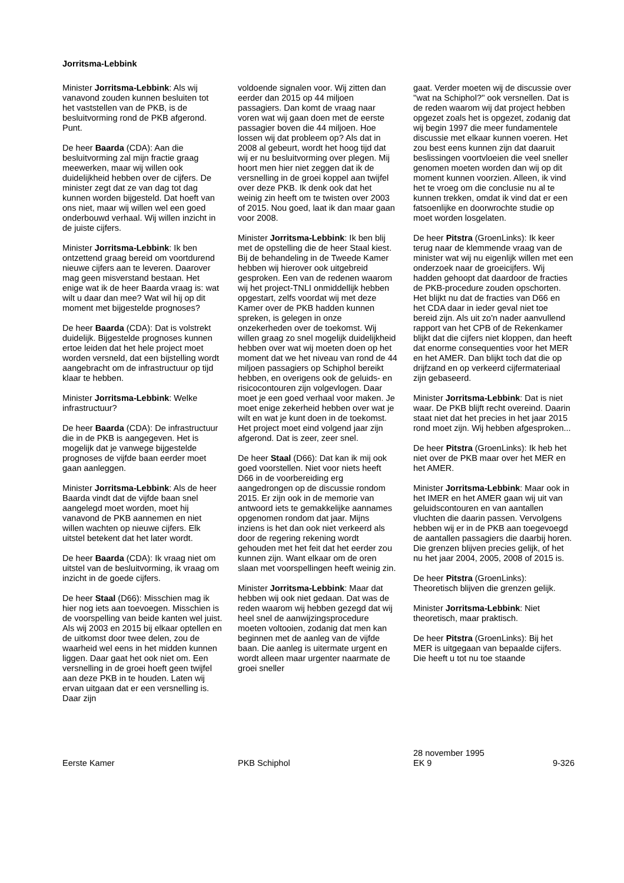Jorritsma-Lebbink
Minister Jorritsma-Lebbink: Als wij vanavond zouden kunnen besluiten tot het vaststellen van de PKB, is de besluitvorming rond de PKB afgerond. Punt.
De heer Baarda (CDA): Aan die besluitvorming zal mijn fractie graag meewerken, maar wij willen ook duidelijkheid hebben over de cijfers. De minister zegt dat ze van dag tot dag kunnen worden bijgesteld. Dat hoeft van ons niet, maar wij willen wel een goed onderbouwd verhaal. Wij willen inzicht in de juiste cijfers.
Minister Jorritsma-Lebbink: Ik ben ontzettend graag bereid om voortdurend nieuwe cijfers aan te leveren. Daarover mag geen misverstand bestaan. Het enige wat ik de heer Baarda vraag is: wat wilt u daar dan mee? Wat wil hij op dit moment met bijgestelde prognoses?
De heer Baarda (CDA): Dat is volstrekt duidelijk. Bijgestelde prognoses kunnen ertoe leiden dat het hele project moet worden versneld, dat een bijstelling wordt aangebracht om de infrastructuur op tijd klaar te hebben.
Minister Jorritsma-Lebbink: Welke infrastructuur?
De heer Baarda (CDA): De infrastructuur die in de PKB is aangegeven. Het is mogelijk dat je vanwege bijgestelde prognoses de vijfde baan eerder moet gaan aanleggen.
Minister Jorritsma-Lebbink: Als de heer Baarda vindt dat de vijfde baan snel aangelegd moet worden, moet hij vanavond de PKB aannemen en niet willen wachten op nieuwe cijfers. Elk uitstel betekent dat het later wordt.
De heer Baarda (CDA): Ik vraag niet om uitstel van de besluitvorming, ik vraag om inzicht in de goede cijfers.
De heer Staal (D66): Misschien mag ik hier nog iets aan toevoegen. Misschien is de voorspelling van beide kanten wel juist. Als wij 2003 en 2015 bij elkaar optellen en de uitkomst door twee delen, zou de waarheid wel eens in het midden kunnen liggen. Daar gaat het ook niet om. Een versnelling in de groei hoeft geen twijfel aan deze PKB in te houden. Laten wij ervan uitgaan dat er een versnelling is. Daar zijn
voldoende signalen voor. Wij zitten dan eerder dan 2015 op 44 miljoen passagiers. Dan komt de vraag naar voren wat wij gaan doen met de eerste passagier boven die 44 miljoen. Hoe lossen wij dat probleem op? Als dat in 2008 al gebeurt, wordt het hoog tijd dat wij er nu besluitvorming over plegen. Mij hoort men hier niet zeggen dat ik de versnelling in de groei koppel aan twijfel over deze PKB. Ik denk ook dat het weinig zin heeft om te twisten over 2003 of 2015. Nou goed, laat ik dan maar gaan voor 2008.
Minister Jorritsma-Lebbink: Ik ben blij met de opstelling die de heer Staal kiest. Bij de behandeling in de Tweede Kamer hebben wij hierover ook uitgebreid gesproken. Een van de redenen waarom wij het project-TNLI onmiddellijk hebben opgestart, zelfs voordat wij met deze Kamer over de PKB hadden kunnen spreken, is gelegen in onze onzekerheden over de toekomst. Wij willen graag zo snel mogelijk duidelijkheid hebben over wat wij moeten doen op het moment dat we het niveau van rond de 44 miljoen passagiers op Schiphol bereikt hebben, en overigens ook de geluids- en risicocontouren zijn volgevlogen. Daar moet je een goed verhaal voor maken. Je moet enige zekerheid hebben over wat je wilt en wat je kunt doen in de toekomst. Het project moet eind volgend jaar zijn afgerond. Dat is zeer, zeer snel.
De heer Staal (D66): Dat kan ik mij ook goed voorstellen. Niet voor niets heeft D66 in de voorbereiding erg aangedrongen op de discussie rondom 2015. Er zijn ook in de memorie van antwoord iets te gemakkelijke aannames opgenomen rondom dat jaar. Mijns inziens is het dan ook niet verkeerd als door de regering rekening wordt gehouden met het feit dat het eerder zou kunnen zijn. Want elkaar om de oren slaan met voorspellingen heeft weinig zin.
Minister Jorritsma-Lebbink: Maar dat hebben wij ook niet gedaan. Dat was de reden waarom wij hebben gezegd dat wij heel snel de aanwijzingsprocedure moeten voltooien, zodanig dat men kan beginnen met de aanleg van de vijfde baan. Die aanleg is uitermate urgent en wordt alleen maar urgenter naarmate de groei sneller
gaat. Verder moeten wij de discussie over ''wat na Schiphol?'' ook versnellen. Dat is de reden waarom wij dat project hebben opgezet zoals het is opgezet, zodanig dat wij begin 1997 die meer fundamentele discussie met elkaar kunnen voeren. Het zou best eens kunnen zijn dat daaruit beslissingen voortvloeien die veel sneller genomen moeten worden dan wij op dit moment kunnen voorzien. Alleen, ik vind het te vroeg om die conclusie nu al te kunnen trekken, omdat ik vind dat er een fatsoenlijke en doorwrochte studie op moet worden losgelaten.
De heer Pitstra (GroenLinks): Ik keer terug naar de klemmende vraag van de minister wat wij nu eigenlijk willen met een onderzoek naar de groeicijfers. Wij hadden gehoopt dat daardoor de fracties de PKB-procedure zouden opschorten. Het blijkt nu dat de fracties van D66 en het CDA daar in ieder geval niet toe bereid zijn. Als uit zo'n nader aanvullend rapport van het CPB of de Rekenkamer blijkt dat die cijfers niet kloppen, dan heeft dat enorme consequenties voor het MER en het AMER. Dan blijkt toch dat die op drijfzand en op verkeerd cijfermateriaal zijn gebaseerd.
Minister Jorritsma-Lebbink: Dat is niet waar. De PKB blijft recht overeind. Daarin staat niet dat het precies in het jaar 2015 rond moet zijn. Wij hebben afgesproken...
De heer Pitstra (GroenLinks): Ik heb het niet over de PKB maar over het MER en het AMER.
Minister Jorritsma-Lebbink: Maar ook in het IMER en het AMER gaan wij uit van geluidscontouren en van aantallen vluchten die daarin passen. Vervolgens hebben wij er in de PKB aan toegevoegd de aantallen passagiers die daarbij horen. Die grenzen blijven precies gelijk, of het nu het jaar 2004, 2005, 2008 of 2015 is.
De heer Pitstra (GroenLinks): Theoretisch blijven die grenzen gelijk.
Minister Jorritsma-Lebbink: Niet theoretisch, maar praktisch.
De heer Pitstra (GroenLinks): Bij het MER is uitgegaan van bepaalde cijfers. Die heeft u tot nu toe staande
Eerste Kamer
PKB Schiphol
28 november 1995
EK 9
9-326